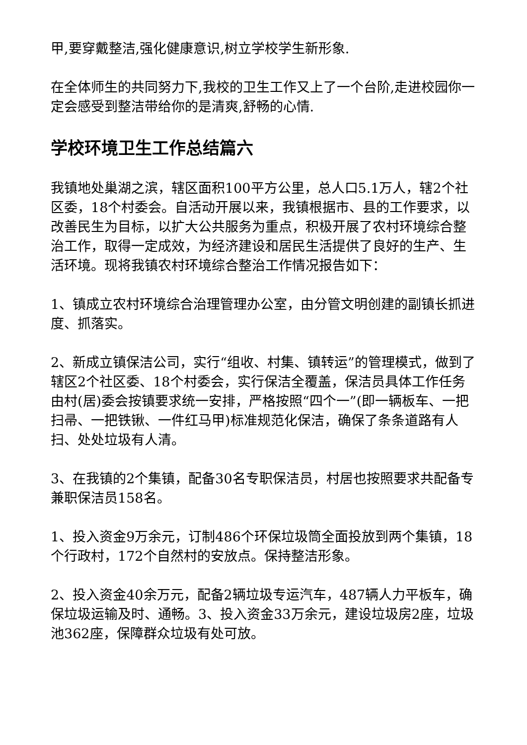甲,要穿戴整洁,强化健康意识,树立学校学生新形象.
在全体师生的共同努力下,我校的卫生工作又上了一个台阶,走进校园你一定会感受到整洁带给你的是清爽,舒畅的心情.
学校环境卫生工作总结篇六
我镇地处巢湖之滨，辖区面积100平方公里，总人口5.1万人，辖2个社区委，18个村委会。自活动开展以来，我镇根据市、县的工作要求，以改善民生为目标，以扩大公共服务为重点，积极开展了农村环境综合整治工作，取得一定成效，为经济建设和居民生活提供了良好的生产、生活环境。现将我镇农村环境综合整治工作情况报告如下：
1、镇成立农村环境综合治理管理办公室，由分管文明创建的副镇长抓进度、抓落实。
2、新成立镇保洁公司，实行“组收、村集、镇转运”的管理模式，做到了辖区2个社区委、18个村委会，实行保洁全覆盖，保洁员具体工作任务由村(居)委会按镇要求统一安排，严格按照“四个一”(即一辆板车、一把扫帚、一把铁锹、一件红马甲)标准规范化保洁，确保了条条道路有人扫、处处垃圾有人清。
3、在我镇的2个集镇，配备30名专职保洁员，村居也按照要求共配备专兼职保洁员158名。
1、投入资金9万余元，订制486个环保垃圾筒全面投放到两个集镇，18个行政村，172个自然村的安放点。保持整洁形象。
2、投入资金40余万元，配备2辆垃圾专运汽车，487辆人力平板车，确保垃圾运输及时、通畅。3、投入资金33万余元，建设垃圾房2座，垃圾池362座，保障群众垃圾有处可放。